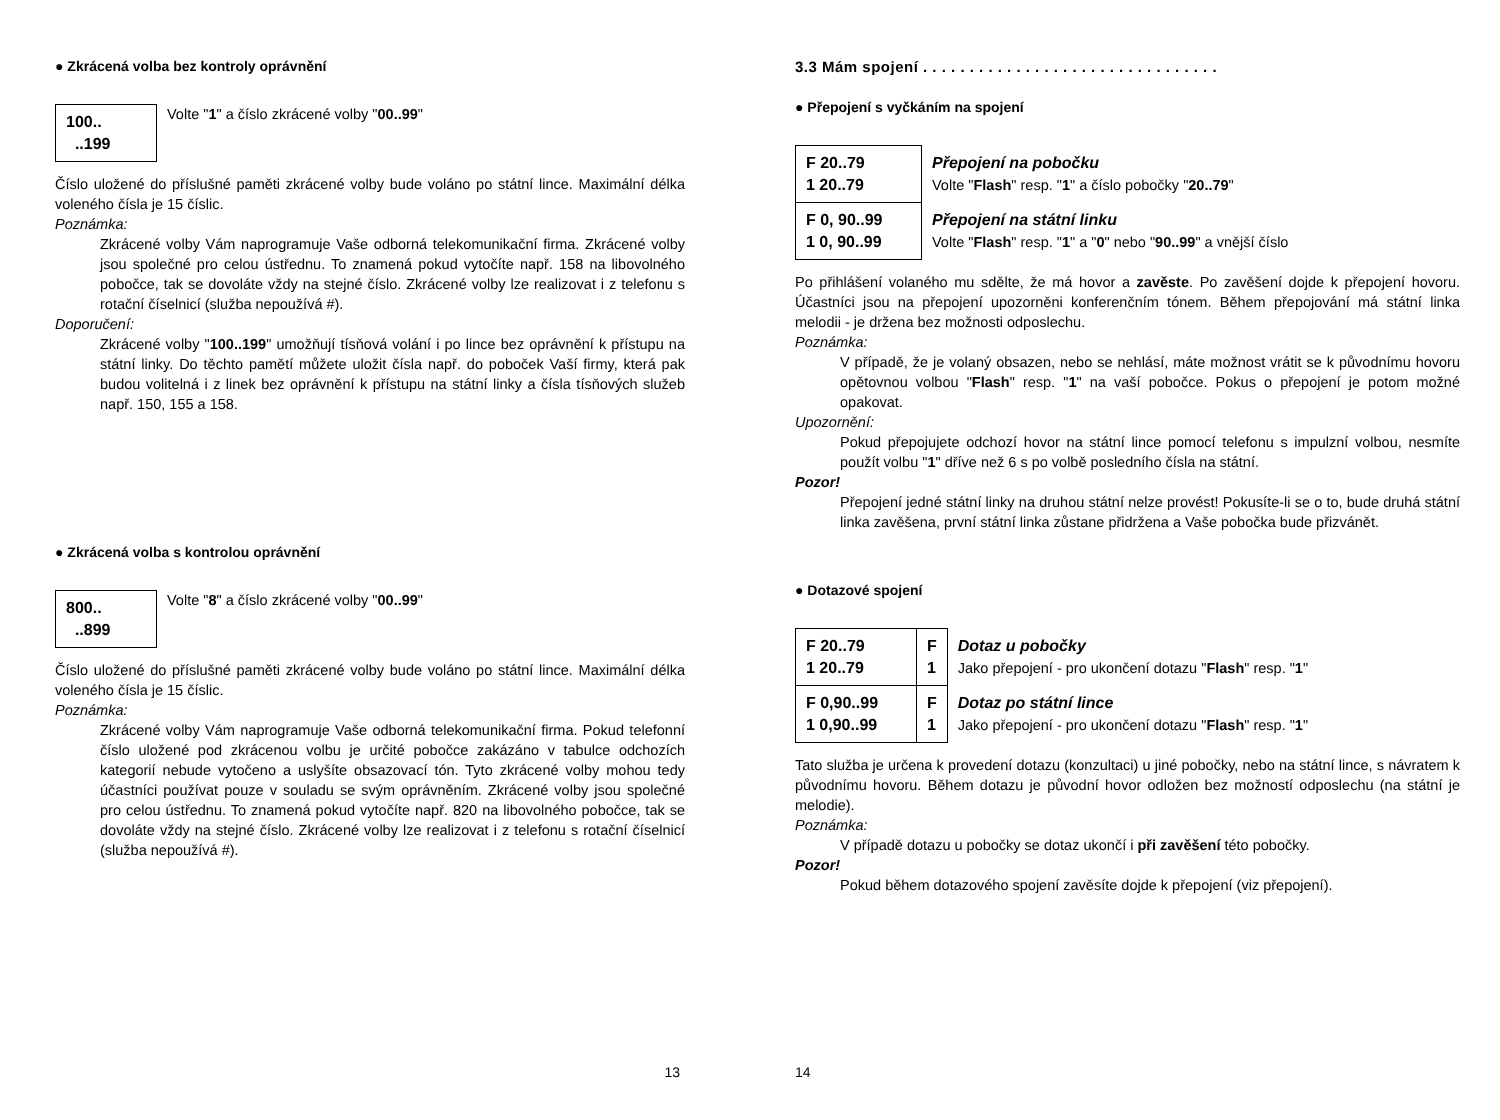● Zkrácená volba bez kontroly oprávnění
| 100.. ..199 |
Volte "1" a číslo zkrácené volby "00..99"
Číslo uložené do příslušné paměti zkrácené volby bude voláno po státní lince. Maximální délka voleného čísla je 15 číslic.
Poznámka:
Zkrácené volby Vám naprogramuje Vaše odborná telekomunikační firma. Zkrácené volby jsou společné pro celou ústřednu. To znamená pokud vytočíte např. 158 na libovolného pobočce, tak se dovoláte vždy na stejné číslo. Zkrácené volby lze realizovat i z telefonu s rotační číselnicí (služba nepoužívá #).
Doporučení:
Zkrácené volby "100..199" umožňují tísňová volání i po lince bez oprávnění k přístupu na státní linky. Do těchto pamětí můžete uložit čísla např. do poboček Vaší firmy, která pak budou volitelná i z linek bez oprávnění k přístupu na státní linky a čísla tísňových služeb např. 150, 155 a 158.
● Zkrácená volba s kontrolou oprávnění
| 800.. ..899 |
Volte "8" a číslo zkrácené volby "00..99"
Číslo uložené do příslušné paměti zkrácené volby bude voláno po státní lince. Maximální délka voleného čísla je 15 číslic.
Poznámka:
Zkrácené volby Vám naprogramuje Vaše odborná telekomunikační firma. Pokud telefonní číslo uložené pod zkrácenou volbu je určité pobočce zakázáno v tabulce odchozích kategorií nebude vytočeno a uslyšíte obsazovací tón. Tyto zkrácené volby mohou tedy účastníci používat pouze v souladu se svým oprávněním. Zkrácené volby jsou společné pro celou ústřednu. To znamená pokud vytočíte např. 820 na libovolného pobočce, tak se dovoláte vždy na stejné číslo. Zkrácené volby lze realizovat i z telefonu s rotační číselnicí (služba nepoužívá #).
13
3.3 Mám spojení . . . . . . . . . . . . . . . . . . . . . . . . . . . . . . . .
● Přepojení s vyčkáním na spojení
| F 20..79 1 20..79 | Přepojení na pobočku Volte " Flash " resp. " 1 " a číslo pobočky " 20..79 " |
| F 0, 90..99 1 0, 90..99 | Přepojení na státní linku Volte " Flash " resp. " 1 " a " 0 " nebo " 90..99 " a vnější číslo |
Po přihlášení volaného mu sdělte, že má hovor a zavěste. Po zavěšení dojde k přepojení hovoru. Účastníci jsou na přepojení upozorněni konferenčním tónem. Během přepojování má státní linka melodii - je držena bez možnosti odposlechu.
Poznámka:
V případě, že je volaný obsazen, nebo se nehlásí, máte možnost vrátit se k původnímu hovoru opětovnou volbou "Flash" resp. "1" na vaší pobočce. Pokus o přepojení je potom možné opakovat.
Upozornění:
Pokud přepojujete odchozí hovor na státní lince pomocí telefonu s impulzní volbou, nesmíte použít volbu "1" dříve než 6 s po volbě posledního čísla na státní.
Pozor!
Přepojení jedné státní linky na druhou státní nelze provést! Pokusíte-li se o to, bude druhá státní linka zavěšena, první státní linka zůstane přidržena a Vaše pobočka bude přizvánět.
● Dotazové spojení
| F 20..79 1 20..79 | F 1 | Dotaz u pobočky Jako přepojení - pro ukončení dotazu " Flash " resp. " 1 " |
| F 0,90..99 1 0,90..99 | F 1 | Dotaz po státní lince Jako přepojení - pro ukončení dotazu " Flash " resp. " 1 " |
Tato služba je určena k provedení dotazu (konzultaci) u jiné pobočky, nebo na státní lince, s návratem k původnímu hovoru. Během dotazu je původní hovor odložen bez možností odposlechu (na státní je melodie).
Poznámka:
V případě dotazu u pobočky se dotaz ukončí i při zavěšení této pobočky.
Pozor!
Pokud během dotazového spojení zavěsíte dojde k přepojení (viz přepojení).
14